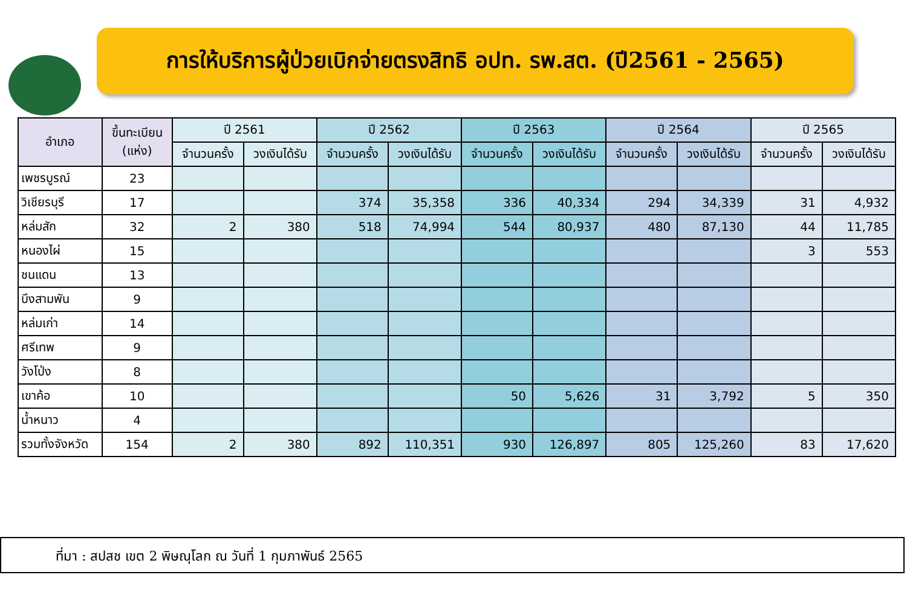การให้บริการผู้ป่วยเบิกจ่ายตรงสิทธิ อปท. รพ.สต. (ปี2561 - 2565)
| อำเภอ | ขึ้นทะเบียน (แห่ง) | ปี 2561 | | ปี 2562 | | ปี 2563 | | ปี 2564 | | ปี 2565 | |
| --- | --- | --- | --- | --- | --- | --- | --- | --- | --- | --- | --- |
| | | จำนวนครั้ง | วงเงินได้รับ | จำนวนครั้ง | วงเงินได้รับ | จำนวนครั้ง | วงเงินได้รับ | จำนวนครั้ง | วงเงินได้รับ | จำนวนครั้ง | วงเงินได้รับ |
| เพชรบูรณ์ | 23 | | | | | | | | | | |
| วิเชียรบุรี | 17 | | | 374 | 35,358 | 336 | 40,334 | 294 | 34,339 | 31 | 4,932 |
| หล่มสัก | 32 | 2 | 380 | 518 | 74,994 | 544 | 80,937 | 480 | 87,130 | 44 | 11,785 |
| หนองไผ่ | 15 | | | | | | | | | 3 | 553 |
| ชนแดน | 13 | | | | | | | | | | |
| บึงสามพัน | 9 | | | | | | | | | | |
| หล่มเก่า | 14 | | | | | | | | | | |
| ศรีเทพ | 9 | | | | | | | | | | |
| วังโป่ง | 8 | | | | | | | | | | |
| เขาค้อ | 10 | | | | | 50 | 5,626 | 31 | 3,792 | 5 | 350 |
| น้ำหนาว | 4 | | | | | | | | | | |
| รวมทั้งจังหวัด | 154 | 2 | 380 | 892 | 110,351 | 930 | 126,897 | 805 | 125,260 | 83 | 17,620 |
ที่มา : สปสช เขต 2 พิษณุโลก ณ วันที่ 1 กุมภาพันธ์ 2565